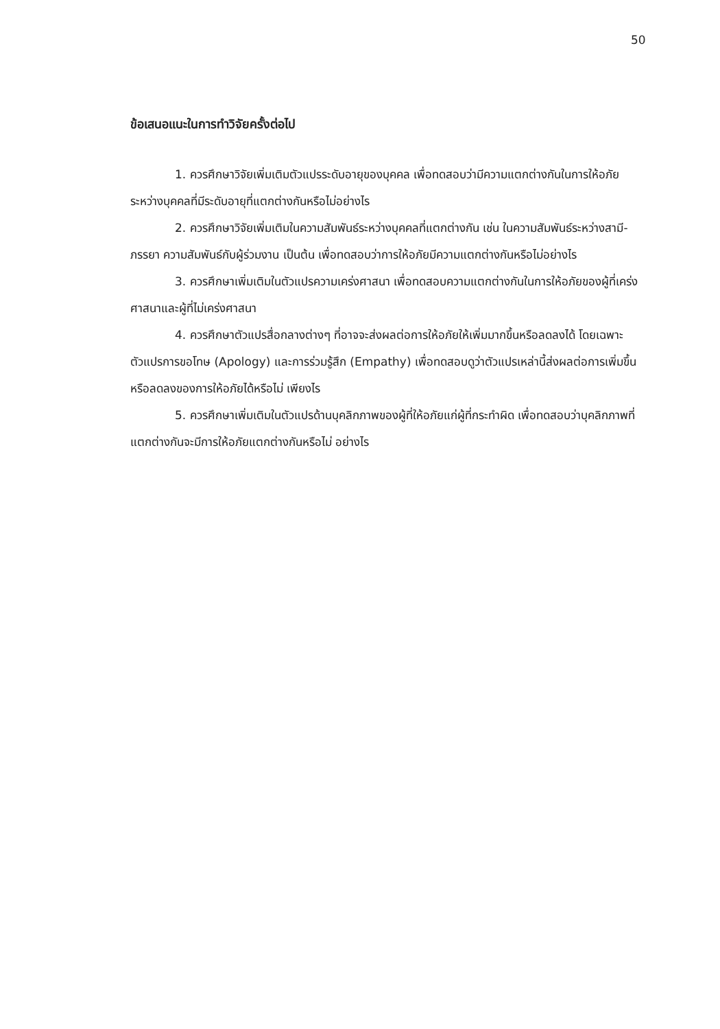50
ข้อเสนอแนะในการทำวิจัยครั้งต่อไป
1. ควรศึกษาวิจัยเพิ่มเติมตัวแปรระดับอายุของบุคคล เพื่อทดสอบว่ามีความแตกต่างกันในการให้อภัยระหว่างบุคคลที่มีระดับอายุที่แตกต่างกันหรือไม่อย่างไร
2. ควรศึกษาวิจัยเพิ่มเติมในความสัมพันธ์ระหว่างบุคคลที่แตกต่างกัน เช่น ในความสัมพันธ์ระหว่างสามี-ภรรยา ความสัมพันธ์กับผู้ร่วมงาน เป็นต้น เพื่อทดสอบว่าการให้อภัยมีความแตกต่างกันหรือไม่อย่างไร
3. ควรศึกษาเพิ่มเติมในตัวแปรความเคร่งศาสนา เพื่อทดสอบความแตกต่างกันในการให้อภัยของผู้ที่เคร่งศาสนาและผู้ที่ไม่เคร่งศาสนา
4. ควรศึกษาตัวแปรสื่อกลางต่างๆ ที่อาจจะส่งผลต่อการให้อภัยให้เพิ่มมากขึ้นหรือลดลงได้ โดยเฉพาะตัวแปรการขอโทษ (Apology) และการร่วมรู้สึก (Empathy) เพื่อทดสอบดูว่าตัวแปรเหล่านี้ส่งผลต่อการเพิ่มขึ้นหรือลดลงของการให้อภัยได้หรือไม่ เพียงไร
5. ควรศึกษาเพิ่มเติมในตัวแปรด้านบุคลิกภาพของผู้ที่ให้อภัยแก่ผู้ที่กระทำผิด เพื่อทดสอบว่าบุคลิกภาพที่แตกต่างกันจะมีการให้อภัยแตกต่างกันหรือไม่ อย่างไร